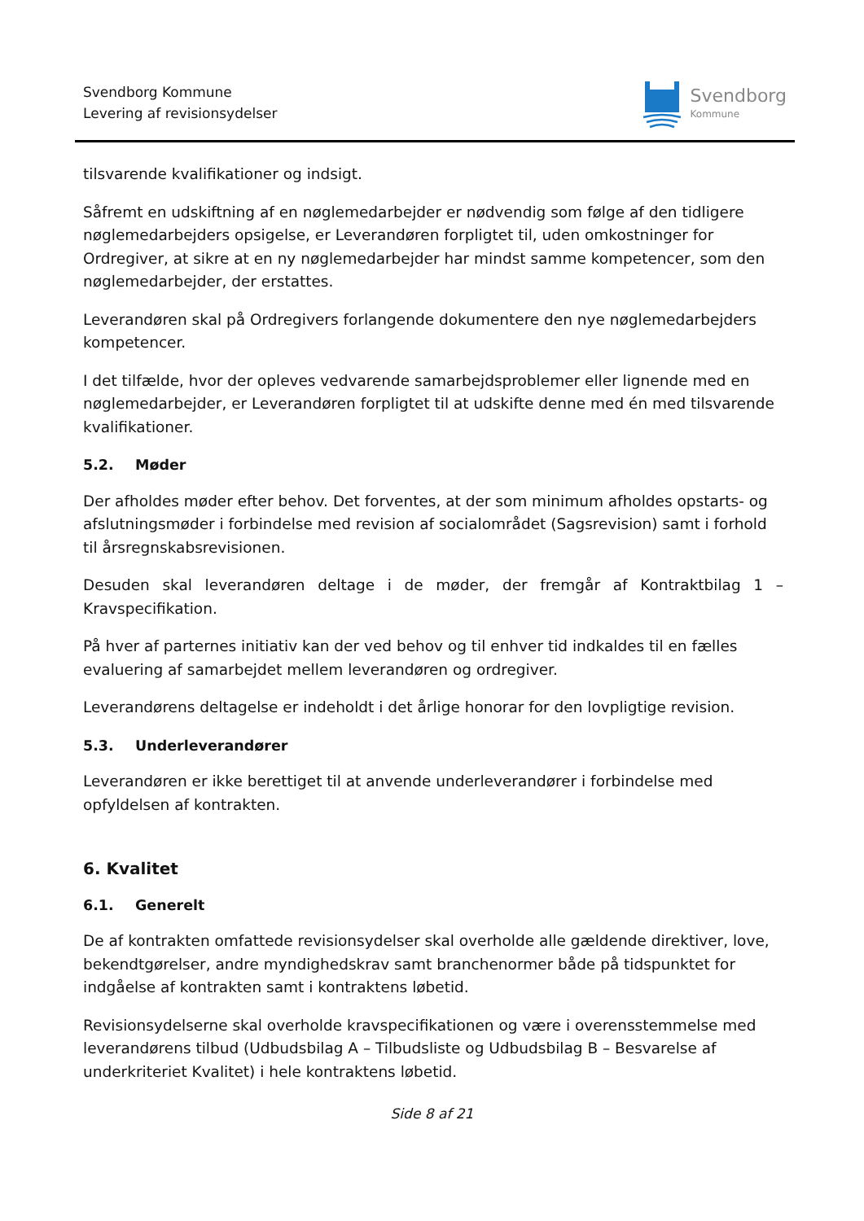Svendborg Kommune
Levering af revisionsydelser
Svendborg
Kommune
tilsvarende kvalifikationer og indsigt.
Såfremt en udskiftning af en nøglemedarbejder er nødvendig som følge af den tidligere nøglemedarbejders opsigelse, er Leverandøren forpligtet til, uden omkostninger for Ordregiver, at sikre at en ny nøglemedarbejder har mindst samme kompetencer, som den nøglemedarbejder, der erstattes.
Leverandøren skal på Ordregivers forlangende dokumentere den nye nøglemedarbejders kompetencer.
I det tilfælde, hvor der opleves vedvarende samarbejdsproblemer eller lignende med en nøglemedarbejder, er Leverandøren forpligtet til at udskifte denne med én med tilsvarende kvalifikationer.
5.2. Møder
Der afholdes møder efter behov. Det forventes, at der som minimum afholdes opstarts- og afslutningsmøder i forbindelse med revision af socialområdet (Sagsrevision) samt i forhold til årsregnskabsrevisionen.
Desuden skal leverandøren deltage i de møder, der fremgår af Kontraktbilag 1 – Kravspecifikation.
På hver af parternes initiativ kan der ved behov og til enhver tid indkaldes til en fælles evaluering af samarbejdet mellem leverandøren og ordregiver.
Leverandørens deltagelse er indeholdt i det årlige honorar for den lovpligtige revision.
5.3. Underleverandører
Leverandøren er ikke berettiget til at anvende underleverandører i forbindelse med opfyldelsen af kontrakten.
6. Kvalitet
6.1. Generelt
De af kontrakten omfattede revisionsydelser skal overholde alle gældende direktiver, love, bekendtgørelser, andre myndighedskrav samt branchenormer både på tidspunktet for indgåelse af kontrakten samt i kontraktens løbetid.
Revisionsydelserne skal overholde kravspecifikationen og være i overensstemmelse med leverandørens tilbud (Udbudsbilag A – Tilbudsliste og Udbudsbilag B – Besvarelse af underkriteriet Kvalitet) i hele kontraktens løbetid.
Side 8 af 21